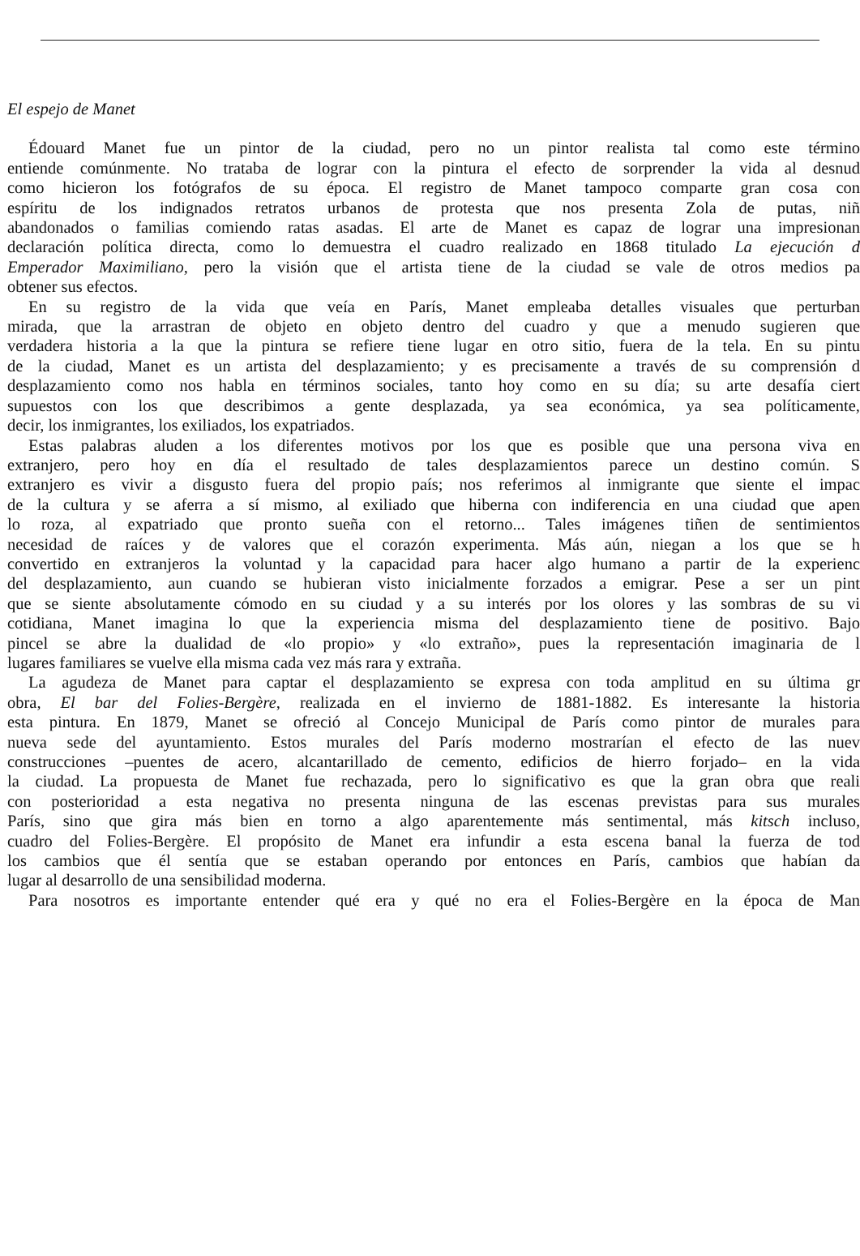El espejo de Manet
Édouard Manet fue un pintor de la ciudad, pero no un pintor realista tal como este término
entiende comúnmente. No trataba de lograr con la pintura el efecto de sorprender la vida al desnud
como hicieron los fotógrafos de su época. El registro de Manet tampoco comparte gran cosa con
espíritu de los indignados retratos urbanos de protesta que nos presenta Zola de putas, niñ
abandonados o familias comiendo ratas asadas. El arte de Manet es capaz de lograr una impresionan
declaración política directa, como lo demuestra el cuadro realizado en 1868 titulado La ejecución d
Emperador Maximiliano, pero la visión que el artista tiene de la ciudad se vale de otros medios pa
obtener sus efectos.
En su registro de la vida que veía en París, Manet empleaba detalles visuales que perturban
mirada, que la arrastran de objeto en objeto dentro del cuadro y que a menudo sugieren que
verdadera historia a la que la pintura se refiere tiene lugar en otro sitio, fuera de la tela. En su pintu
de la ciudad, Manet es un artista del desplazamiento; y es precisamente a través de su comprensión d
desplazamiento como nos habla en términos sociales, tanto hoy como en su día; su arte desafía ciert
supuestos con los que describimos a gente desplazada, ya sea económica, ya sea políticamente,
decir, los inmigrantes, los exiliados, los expatriados.
Estas palabras aluden a los diferentes motivos por los que es posible que una persona viva en
extranjero, pero hoy en día el resultado de tales desplazamientos parece un destino común. S
extranjero es vivir a disgusto fuera del propio país; nos referimos al inmigrante que siente el impac
de la cultura y se aferra a sí mismo, al exiliado que hiberna con indiferencia en una ciudad que apen
lo roza, al expatriado que pronto sueña con el retorno... Tales imágenes tiñen de sentimientos
necesidad de raíces y de valores que el corazón experimenta. Más aún, niegan a los que se h
convertido en extranjeros la voluntad y la capacidad para hacer algo humano a partir de la experienc
del desplazamiento, aun cuando se hubieran visto inicialmente forzados a emigrar. Pese a ser un pint
que se siente absolutamente cómodo en su ciudad y a su interés por los olores y las sombras de su vi
cotidiana, Manet imagina lo que la experiencia misma del desplazamiento tiene de positivo. Bajo
pincel se abre la dualidad de «lo propio» y «lo extraño», pues la representación imaginaria de l
lugares familiares se vuelve ella misma cada vez más rara y extraña.
La agudeza de Manet para captar el desplazamiento se expresa con toda amplitud en su última gr
obra, El bar del Folies-Bergère, realizada en el invierno de 1881-1882. Es interesante la historia
esta pintura. En 1879, Manet se ofreció al Concejo Municipal de París como pintor de murales para
nueva sede del ayuntamiento. Estos murales del París moderno mostrarían el efecto de las nuev
construcciones –puentes de acero, alcantarillado de cemento, edificios de hierro forjado– en la vida
la ciudad. La propuesta de Manet fue rechazada, pero lo significativo es que la gran obra que reali
con posterioridad a esta negativa no presenta ninguna de las escenas previstas para sus murales
París, sino que gira más bien en torno a algo aparentemente más sentimental, más kitsch incluso,
cuadro del Folies-Bergère. El propósito de Manet era infundir a esta escena banal la fuerza de tod
los cambios que él sentía que se estaban operando por entonces en París, cambios que habían da
lugar al desarrollo de una sensibilidad moderna.
Para nosotros es importante entender qué era y qué no era el Folies-Bergère en la época de Man